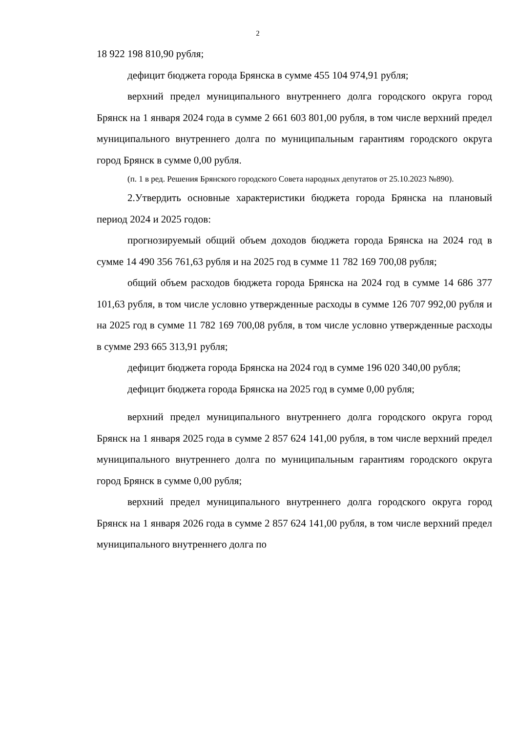2
18 922 198 810,90 рубля;
дефицит бюджета города Брянска в сумме 455 104 974,91 рубля;
верхний предел муниципального внутреннего долга городского округа город Брянск на 1 января 2024 года в сумме 2 661 603 801,00 рубля, в том числе верхний предел муниципального внутреннего долга по муниципальным гарантиям городского округа город Брянск в сумме 0,00 рубля.
(п. 1 в ред. Решения Брянского городского Совета народных депутатов от 25.10.2023 №890).
2.Утвердить основные характеристики бюджета города Брянска на плановый период 2024 и 2025 годов:
прогнозируемый общий объем доходов бюджета города Брянска на 2024 год в сумме 14 490 356 761,63 рубля и на 2025 год в сумме 11 782 169 700,08 рубля;
общий объем расходов бюджета города Брянска на 2024 год в сумме 14 686 377 101,63 рубля, в том числе условно утвержденные расходы в сумме 126 707 992,00 рубля и на 2025 год в сумме 11 782 169 700,08 рубля, в том числе условно утвержденные расходы в сумме 293 665 313,91 рубля;
дефицит бюджета города Брянска на 2024 год в сумме 196 020 340,00 рубля;
дефицит бюджета города Брянска на 2025 год в сумме 0,00 рубля;
верхний предел муниципального внутреннего долга городского округа город Брянск на 1 января 2025 года в сумме 2 857 624 141,00 рубля, в том числе верхний предел муниципального внутреннего долга по муниципальным гарантиям городского округа город Брянск в сумме 0,00 рубля;
верхний предел муниципального внутреннего долга городского округа город Брянск на 1 января 2026 года в сумме 2 857 624 141,00 рубля, в том числе верхний предел муниципального внутреннего долга по